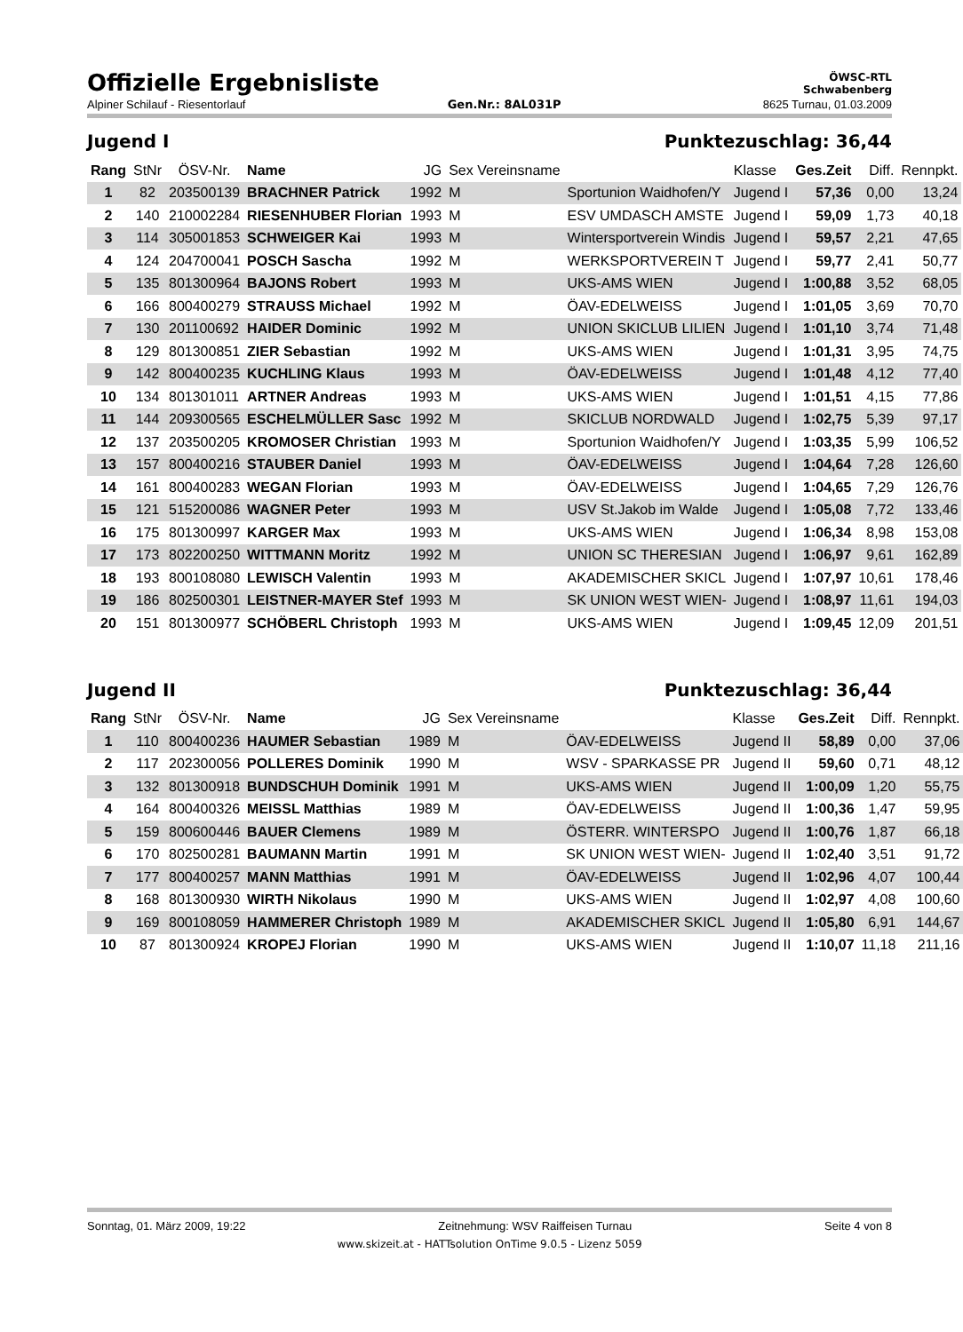Offizielle Ergebnisliste
ÖWSC-RTL
Schwabenberg
Alpiner Schilauf - Riesentorlauf Gen.Nr.: 8AL031P 8625 Turnau, 01.03.2009
Jugend I Punktezuschlag: 36,44
| Rang | StNr | ÖSV-Nr. | Name | JG | Sex Vereinsname | | Klasse | Ges.Zeit | Diff. | Rennpkt. |
| --- | --- | --- | --- | --- | --- | --- | --- | --- | --- | --- |
| 1 | 82 | 203500139 | BRACHNER Patrick | 1992 | M | Sportunion Waidhofen/Y | Jugend I | 57,36 | 0,00 | 13,24 |
| 2 | 140 | 210002284 | RIESENHUBER Florian | 1993 | M | ESV UMDASCH AMSTE | Jugend I | 59,09 | 1,73 | 40,18 |
| 3 | 114 | 305001853 | SCHWEIGER Kai | 1993 | M | Wintersportverein Windis | Jugend I | 59,57 | 2,21 | 47,65 |
| 4 | 124 | 204700041 | POSCH Sascha | 1992 | M | WERKSPORTVEREIN T | Jugend I | 59,77 | 2,41 | 50,77 |
| 5 | 135 | 801300964 | BAJONS Robert | 1993 | M | UKS-AMS WIEN | Jugend I | 1:00,88 | 3,52 | 68,05 |
| 6 | 166 | 800400279 | STRAUSS Michael | 1992 | M | ÖAV-EDELWEISS | Jugend I | 1:01,05 | 3,69 | 70,70 |
| 7 | 130 | 201100692 | HAIDER Dominic | 1992 | M | UNION SKICLUB LILIEN | Jugend I | 1:01,10 | 3,74 | 71,48 |
| 8 | 129 | 801300851 | ZIER Sebastian | 1992 | M | UKS-AMS WIEN | Jugend I | 1:01,31 | 3,95 | 74,75 |
| 9 | 142 | 800400235 | KUCHLING Klaus | 1993 | M | ÖAV-EDELWEISS | Jugend I | 1:01,48 | 4,12 | 77,40 |
| 10 | 134 | 801301011 | ARTNER Andreas | 1993 | M | UKS-AMS WIEN | Jugend I | 1:01,51 | 4,15 | 77,86 |
| 11 | 144 | 209300565 | ESCHELMÜLLER Sasc | 1992 | M | SKICLUB NORDWALD | Jugend I | 1:02,75 | 5,39 | 97,17 |
| 12 | 137 | 203500205 | KROMOSER Christian | 1993 | M | Sportunion Waidhofen/Y | Jugend I | 1:03,35 | 5,99 | 106,52 |
| 13 | 157 | 800400216 | STAUBER Daniel | 1993 | M | ÖAV-EDELWEISS | Jugend I | 1:04,64 | 7,28 | 126,60 |
| 14 | 161 | 800400283 | WEGAN Florian | 1993 | M | ÖAV-EDELWEISS | Jugend I | 1:04,65 | 7,29 | 126,76 |
| 15 | 121 | 515200086 | WAGNER Peter | 1993 | M | USV St.Jakob im Walde | Jugend I | 1:05,08 | 7,72 | 133,46 |
| 16 | 175 | 801300997 | KARGER Max | 1993 | M | UKS-AMS WIEN | Jugend I | 1:06,34 | 8,98 | 153,08 |
| 17 | 173 | 802200250 | WITTMANN Moritz | 1992 | M | UNION SC THERESIAN | Jugend I | 1:06,97 | 9,61 | 162,89 |
| 18 | 193 | 800108080 | LEWISCH Valentin | 1993 | M | AKADEMISCHER SKICL | Jugend I | 1:07,97 | 10,61 | 178,46 |
| 19 | 186 | 802500301 | LEISTNER-MAYER Stef | 1993 | M | SK UNION WEST WIEN- | Jugend I | 1:08,97 | 11,61 | 194,03 |
| 20 | 151 | 801300977 | SCHÖBERL Christoph | 1993 | M | UKS-AMS WIEN | Jugend I | 1:09,45 | 12,09 | 201,51 |
Jugend II Punktezuschlag: 36,44
| Rang | StNr | ÖSV-Nr. | Name | JG | Sex Vereinsname | | Klasse | Ges.Zeit | Diff. | Rennpkt. |
| --- | --- | --- | --- | --- | --- | --- | --- | --- | --- | --- |
| 1 | 110 | 800400236 | HAUMER Sebastian | 1989 | M | ÖAV-EDELWEISS | Jugend II | 58,89 | 0,00 | 37,06 |
| 2 | 117 | 202300056 | POLLERES Dominik | 1990 | M | WSV - SPARKASSE PR | Jugend II | 59,60 | 0,71 | 48,12 |
| 3 | 132 | 801300918 | BUNDSCHUH Dominik | 1991 | M | UKS-AMS WIEN | Jugend II | 1:00,09 | 1,20 | 55,75 |
| 4 | 164 | 800400326 | MEISSL Matthias | 1989 | M | ÖAV-EDELWEISS | Jugend II | 1:00,36 | 1,47 | 59,95 |
| 5 | 159 | 800600446 | BAUER Clemens | 1989 | M | ÖSTERR. WINTERSPO | Jugend II | 1:00,76 | 1,87 | 66,18 |
| 6 | 170 | 802500281 | BAUMANN Martin | 1991 | M | SK UNION WEST WIEN- | Jugend II | 1:02,40 | 3,51 | 91,72 |
| 7 | 177 | 800400257 | MANN Matthias | 1991 | M | ÖAV-EDELWEISS | Jugend II | 1:02,96 | 4,07 | 100,44 |
| 8 | 168 | 801300930 | WIRTH Nikolaus | 1990 | M | UKS-AMS WIEN | Jugend II | 1:02,97 | 4,08 | 100,60 |
| 9 | 169 | 800108059 | HAMMERER Christoph | 1989 | M | AKADEMISCHER SKICL | Jugend II | 1:05,80 | 6,91 | 144,67 |
| 10 | 87 | 801300924 | KROPEJ Florian | 1990 | M | UKS-AMS WIEN | Jugend II | 1:10,07 | 11,18 | 211,16 |
Sonntag, 01. März 2009, 19:22 Zeitnehmung: WSV Raiffeisen Turnau Seite 4 von 8
www.skizeit.at - HATTsolution OnTime 9.0.5 - Lizenz 5059